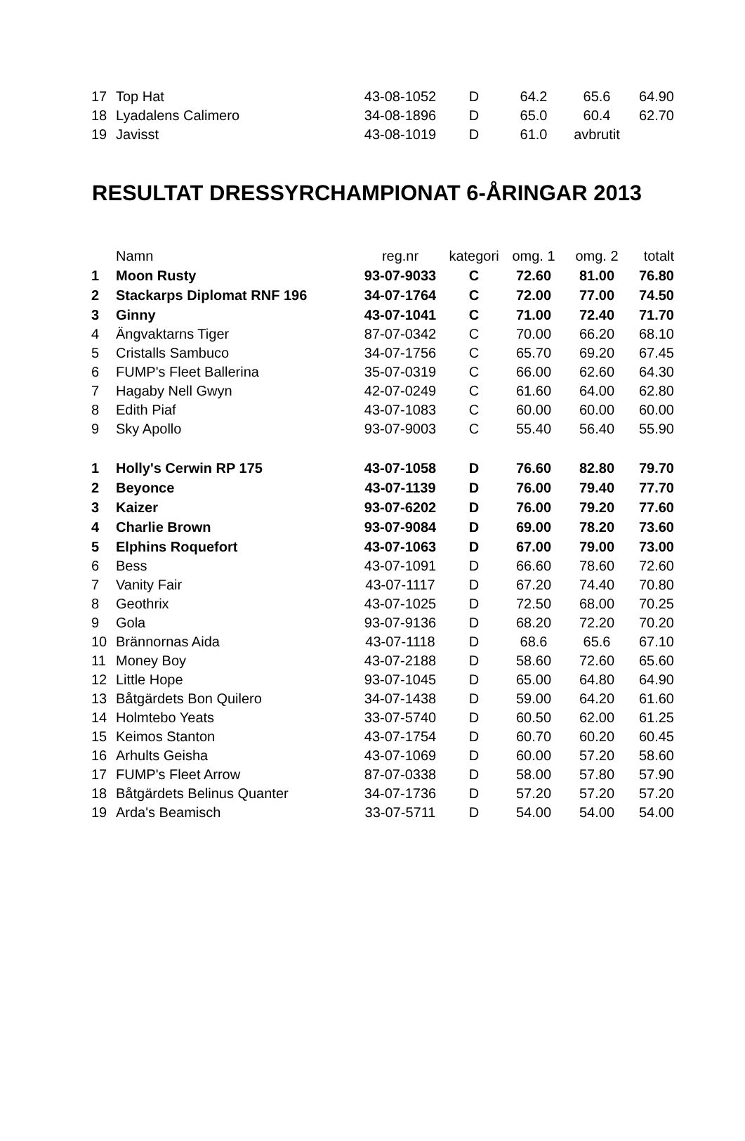| 17 | Top Hat | 43-08-1052 | D | 64.2 | 65.6 | 64.90 |
| 18 | Lyadalens Calimero | 34-08-1896 | D | 65.0 | 60.4 | 62.70 |
| 19 | Javisst | 43-08-1019 | D | 61.0 | avbrutit | |
RESULTAT DRESSYRCHAMPIONAT 6-ÅRINGAR 2013
| | Namn | reg.nr | kategori | omg. 1 | omg. 2 | totalt |
| --- | --- | --- | --- | --- | --- | --- |
| 1 | Moon Rusty | 93-07-9033 | C | 72.60 | 81.00 | 76.80 |
| 2 | Stackarps Diplomat RNF 196 | 34-07-1764 | C | 72.00 | 77.00 | 74.50 |
| 3 | Ginny | 43-07-1041 | C | 71.00 | 72.40 | 71.70 |
| 4 | Ängvaktarns Tiger | 87-07-0342 | C | 70.00 | 66.20 | 68.10 |
| 5 | Cristalls Sambuco | 34-07-1756 | C | 65.70 | 69.20 | 67.45 |
| 6 | FUMP's Fleet Ballerina | 35-07-0319 | C | 66.00 | 62.60 | 64.30 |
| 7 | Hagaby Nell Gwyn | 42-07-0249 | C | 61.60 | 64.00 | 62.80 |
| 8 | Edith Piaf | 43-07-1083 | C | 60.00 | 60.00 | 60.00 |
| 9 | Sky Apollo | 93-07-9003 | C | 55.40 | 56.40 | 55.90 |
| 1 | Holly's Cerwin RP 175 | 43-07-1058 | D | 76.60 | 82.80 | 79.70 |
| 2 | Beyonce | 43-07-1139 | D | 76.00 | 79.40 | 77.70 |
| 3 | Kaizer | 93-07-6202 | D | 76.00 | 79.20 | 77.60 |
| 4 | Charlie Brown | 93-07-9084 | D | 69.00 | 78.20 | 73.60 |
| 5 | Elphins Roquefort | 43-07-1063 | D | 67.00 | 79.00 | 73.00 |
| 6 | Bess | 43-07-1091 | D | 66.60 | 78.60 | 72.60 |
| 7 | Vanity Fair | 43-07-1117 | D | 67.20 | 74.40 | 70.80 |
| 8 | Geothrix | 43-07-1025 | D | 72.50 | 68.00 | 70.25 |
| 9 | Gola | 93-07-9136 | D | 68.20 | 72.20 | 70.20 |
| 10 | Brännornas Aida | 43-07-1118 | D | 68.6 | 65.6 | 67.10 |
| 11 | Money Boy | 43-07-2188 | D | 58.60 | 72.60 | 65.60 |
| 12 | Little Hope | 93-07-1045 | D | 65.00 | 64.80 | 64.90 |
| 13 | Båtgärdets Bon Quilero | 34-07-1438 | D | 59.00 | 64.20 | 61.60 |
| 14 | Holmtebo Yeats | 33-07-5740 | D | 60.50 | 62.00 | 61.25 |
| 15 | Keimos Stanton | 43-07-1754 | D | 60.70 | 60.20 | 60.45 |
| 16 | Arhults Geisha | 43-07-1069 | D | 60.00 | 57.20 | 58.60 |
| 17 | FUMP's Fleet Arrow | 87-07-0338 | D | 58.00 | 57.80 | 57.90 |
| 18 | Båtgärdets Belinus Quanter | 34-07-1736 | D | 57.20 | 57.20 | 57.20 |
| 19 | Arda's Beamisch | 33-07-5711 | D | 54.00 | 54.00 | 54.00 |